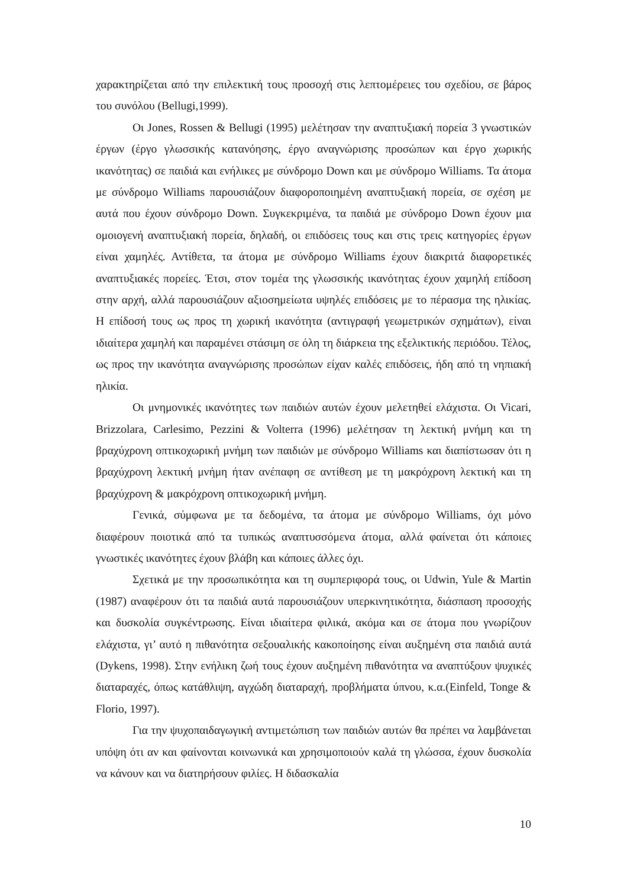χαρακτηρίζεται από την επιλεκτική τους προσοχή στις λεπτομέρειες του σχεδίου, σε βάρος του συνόλου (Bellugi,1999).
Οι Jones, Rossen & Bellugi (1995) μελέτησαν την αναπτυξιακή πορεία 3 γνωστικών έργων (έργο γλωσσικής κατανόησης, έργο αναγνώρισης προσώπων και έργο χωρικής ικανότητας) σε παιδιά και ενήλικες με σύνδρομο Down και με σύνδρομο Williams. Τα άτομα με σύνδρομο Williams παρουσιάζουν διαφοροποιημένη αναπτυξιακή πορεία, σε σχέση με αυτά που έχουν σύνδρομο Down. Συγκεκριμένα, τα παιδιά με σύνδρομο Down έχουν μια ομοιογενή αναπτυξιακή πορεία, δηλαδή, οι επιδόσεις τους και στις τρεις κατηγορίες έργων είναι χαμηλές. Αντίθετα, τα άτομα με σύνδρομο Williams έχουν διακριτά διαφορετικές αναπτυξιακές πορείες. Έτσι, στον τομέα της γλωσσικής ικανότητας έχουν χαμηλή επίδοση στην αρχή, αλλά παρουσιάζουν αξιοσημείωτα υψηλές επιδόσεις με το πέρασμα της ηλικίας. Η επίδοσή τους ως προς τη χωρική ικανότητα (αντιγραφή γεωμετρικών σχημάτων), είναι ιδιαίτερα χαμηλή και παραμένει στάσιμη σε όλη τη διάρκεια της εξελικτικής περιόδου. Τέλος, ως προς την ικανότητα αναγνώρισης προσώπων είχαν καλές επιδόσεις, ήδη από τη νηπιακή ηλικία.
Οι μνημονικές ικανότητες των παιδιών αυτών έχουν μελετηθεί ελάχιστα. Οι Vicari, Brizzolara, Carlesimo, Pezzini & Volterra (1996) μελέτησαν τη λεκτική μνήμη και τη βραχύχρονη οπτικοχωρική μνήμη των παιδιών με σύνδρομο Williams και διαπίστωσαν ότι η βραχύχρονη λεκτική μνήμη ήταν ανέπαφη σε αντίθεση με τη μακρόχρονη λεκτική και τη βραχύχρονη & μακρόχρονη οπτικοχωρική μνήμη.
Γενικά, σύμφωνα με τα δεδομένα, τα άτομα με σύνδρομο Williams, όχι μόνο διαφέρουν ποιοτικά από τα τυπικώς αναπτυσσόμενα άτομα, αλλά φαίνεται ότι κάποιες γνωστικές ικανότητες έχουν βλάβη και κάποιες άλλες όχι.
Σχετικά με την προσωπικότητα και τη συμπεριφορά τους, οι Udwin, Yule & Martin (1987) αναφέρουν ότι τα παιδιά αυτά παρουσιάζουν υπερκινητικότητα, διάσπαση προσοχής και δυσκολία συγκέντρωσης. Είναι ιδιαίτερα φιλικά, ακόμα και σε άτομα που γνωρίζουν ελάχιστα, γι’ αυτό η πιθανότητα σεξουαλικής κακοποίησης είναι αυξημένη στα παιδιά αυτά (Dykens, 1998). Στην ενήλικη ζωή τους έχουν αυξημένη πιθανότητα να αναπτύξουν ψυχικές διαταραχές, όπως κατάθλιψη, αγχώδη διαταραχή, προβλήματα ύπνου, κ.α.(Einfeld, Tonge & Florio, 1997).
Για την ψυχοπαιδαγωγική αντιμετώπιση των παιδιών αυτών θα πρέπει να λαμβάνεται υπόψη ότι αν και φαίνονται κοινωνικά και χρησιμοποιούν καλά τη γλώσσα, έχουν δυσκολία να κάνουν και να διατηρήσουν φιλίες. Η διδασκαλία
10